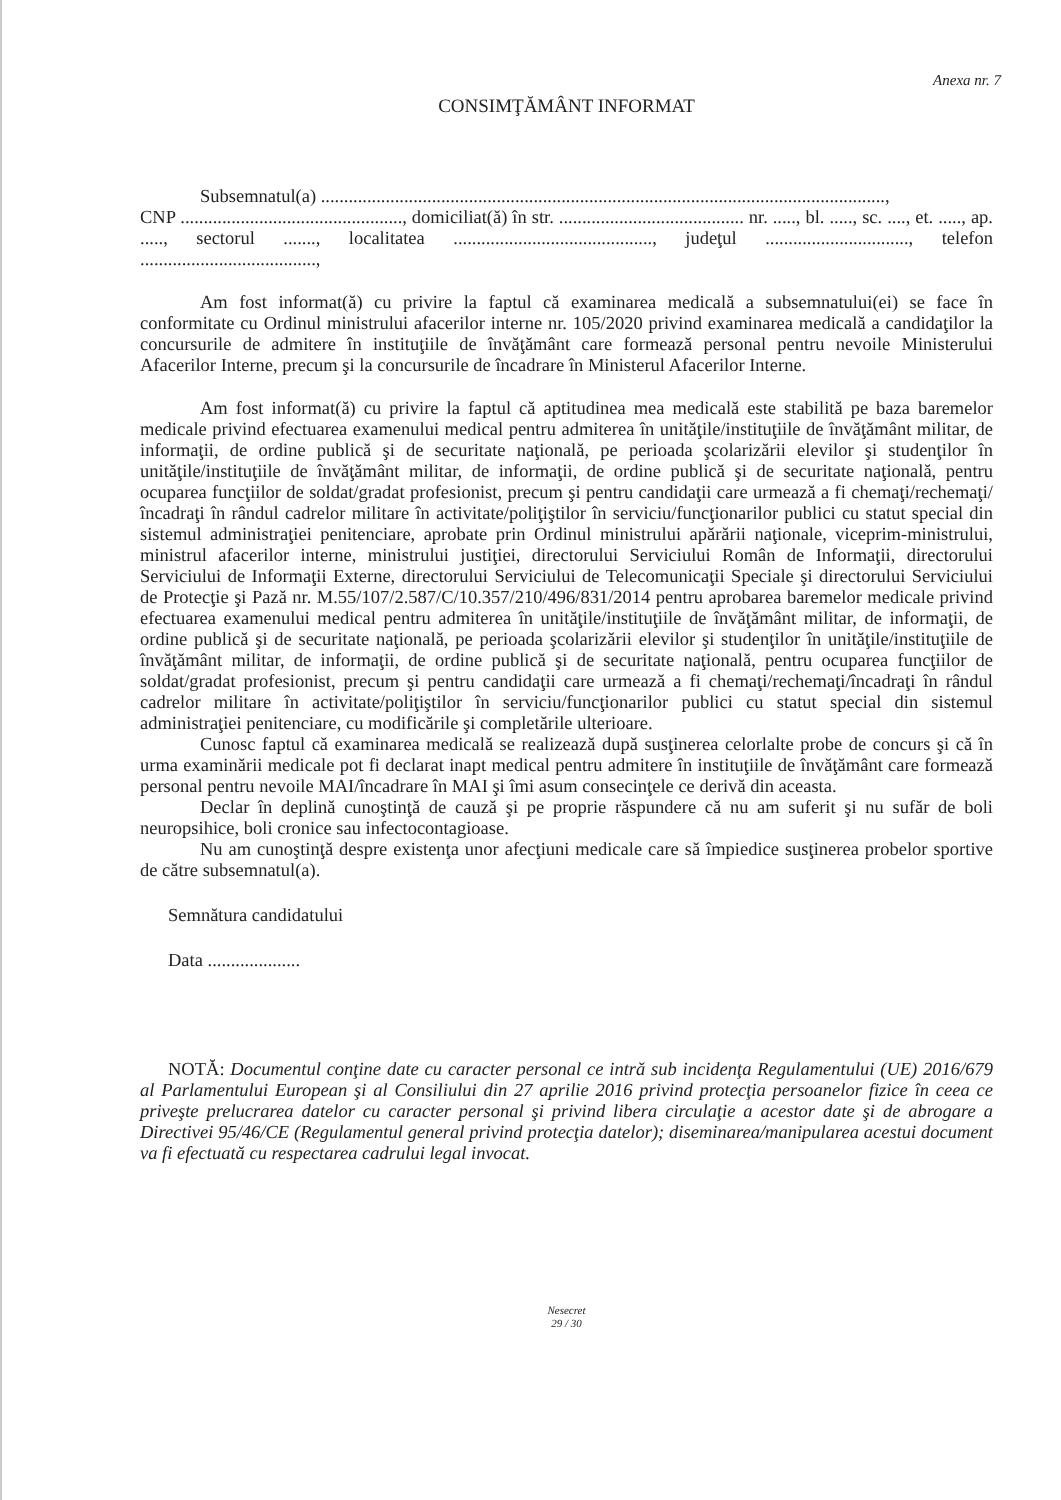Anexa nr. 7
CONSIMŢĂMÂNT INFORMAT
Subsemnatul(a) ..........................................................................................................................,
CNP ................................................, domiciliat(ă) în str. ........................................ nr. ....., bl. ....., sc. ...., et. ....., ap. ....., sectorul ......., localitatea ..........................................., judeţul ..............................., telefon ......................................,
Am fost informat(ă) cu privire la faptul că examinarea medicală a subsemnatului(ei) se face în conformitate cu Ordinul ministrului afacerilor interne nr. 105/2020 privind examinarea medicală a candidaţilor la concursurile de admitere în instituţiile de învăţământ care formează personal pentru nevoile Ministerului Afacerilor Interne, precum şi la concursurile de încadrare în Ministerul Afacerilor Interne.
Am fost informat(ă) cu privire la faptul că aptitudinea mea medicală este stabilită pe baza baremelor medicale privind efectuarea examenului medical pentru admiterea în unităţile/instituţiile de învăţământ militar, de informaţii, de ordine publică şi de securitate naţională, pe perioada şcolarizării elevilor şi studenţilor în unităţile/instituţiile de învăţământ militar, de informaţii, de ordine publică şi de securitate naţională, pentru ocuparea funcţiilor de soldat/gradat profesionist, precum şi pentru candidaţii care urmează a fi chemaţi/rechemaţi/încadraţi în rândul cadrelor militare în activitate/poliţiştilor în serviciu/funcţionarilor publici cu statut special din sistemul administraţiei penitenciare, aprobate prin Ordinul ministrului apărării naţionale, viceprim-ministrului, ministrul afacerilor interne, ministrului justiţiei, directorului Serviciului Român de Informaţii, directorului Serviciului de Informaţii Externe, directorului Serviciului de Telecomunicaţii Speciale şi directorului Serviciului de Protecţie şi Pază nr. M.55/107/2.587/C/10.357/210/496/831/2014 pentru aprobarea baremelor medicale privind efectuarea examenului medical pentru admiterea în unităţile/instituţiile de învăţământ militar, de informaţii, de ordine publică şi de securitate naţională, pe perioada şcolarizării elevilor şi studenţilor în unităţile/instituţiile de învăţământ militar, de informaţii, de ordine publică şi de securitate naţională, pentru ocuparea funcţiilor de soldat/gradat profesionist, precum şi pentru candidaţii care urmează a fi chemaţi/rechemaţi/încadraţi în rândul cadrelor militare în activitate/poliţiştilor în serviciu/funcţionarilor publici cu statut special din sistemul administraţiei penitenciare, cu modificările şi completările ulterioare.
Cunosc faptul că examinarea medicală se realizează după susţinerea celorlalte probe de concurs şi că în urma examinării medicale pot fi declarat inapt medical pentru admitere în instituţiile de învăţământ care formează personal pentru nevoile MAI/încadrare în MAI şi îmi asum consecinţele ce derivă din aceasta.
Declar în deplină cunoştinţă de cauză şi pe proprie răspundere că nu am suferit şi nu sufăr de boli neuropsihice, boli cronice sau infectocontagioase.
Nu am cunoştinţă despre existenţa unor afecţiuni medicale care să împiedice susţinerea probelor sportive de către subsemnatul(a).
Semnătura candidatului
Data ....................
NOTĂ: Documentul conţine date cu caracter personal ce intră sub incidenţa Regulamentului (UE) 2016/679 al Parlamentului European şi al Consiliului din 27 aprilie 2016 privind protecţia persoanelor fizice în ceea ce priveşte prelucrarea datelor cu caracter personal şi privind libera circulaţie a acestor date şi de abrogare a Directivei 95/46/CE (Regulamentul general privind protecţia datelor); diseminarea/manipularea acestui document va fi efectuată cu respectarea cadrului legal invocat.
Nesecret
29 / 30